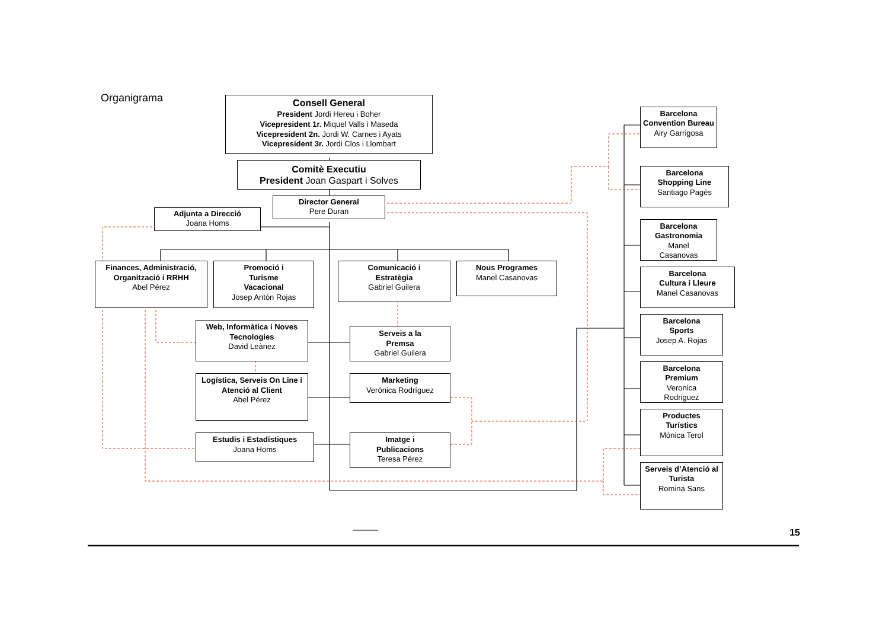Organigrama
Consell General
President Jordi Hereu i Boher
Vicepresident 1r. Miquel Valls i Maseda
Vicepresident 2n. Jordi W. Carnes i Ayats
Vicepresident 3r. Jordi Clos i Llombart
Comitè Executiu
President Joan Gaspart i Solves
Director General
Pere Duran
Adjunta a Direcció
Joana Homs
Finances, Administració, Organització i RRHH
Abel Pérez
Promoció i
Turisme
Vacacional
Josep Antón Rojas
Comunicació i
Estratègia
Gabriel Guilera
Nous Programes
Manel Casanovas
Web, Informàtica i Noves Tecnologies
David Leànez
Serveis a la
Premsa
Gabriel Guilera
Logística, Serveis On Line i Atenció al Client
Abel Pérez
Marketing
Verónica Rodríguez
Estudis i Estadístiques
Joana Homs
Imatge i
Publicacions
Teresa Pérez
Barcelona Convention Bureau
Airy Garrigosa
Barcelona
Shopping Line
Santiago Pagès
Barcelona Gastronomia
Manel
Casanovas
Barcelona
Cultura i Lleure
Manel Casanovas
Barcelona
Sports
Josep A. Rojas
Barcelona
Premium
Veronica
Rodriguez
Productes
Turístics
Mònica Terol
Serveis d’Atenció al Turista
Romina Sans
15